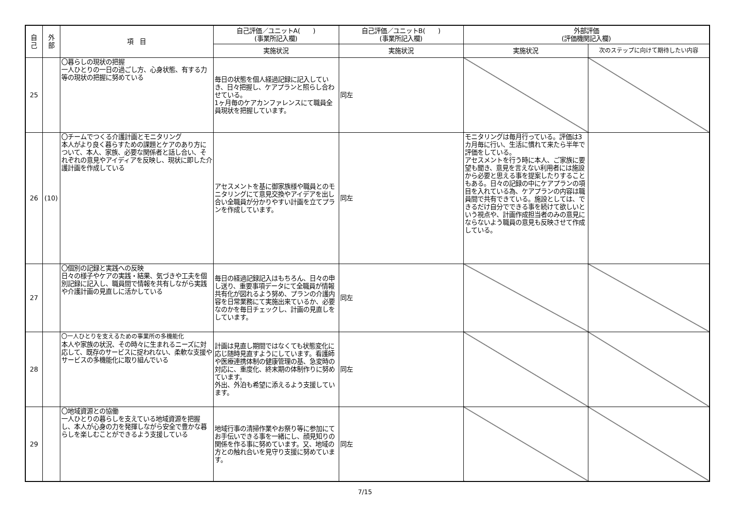| 自 己 | 外 部 | 項 目 | 自己評価／ユニットA( ) (事業所記入欄) | 自己評価／ユニットB( ) (事業所記入欄) | 外部評価 (評価機関記入欄) | |
| --- | --- | --- | --- | --- | --- | --- |
| | | | 実施状況 | 実施状況 | 実施状況 | 次のステップに向けて期待したい内容 |
| 25 | | 〇暮らしの現状の把握 一人ひとりの一日の過ごし方、心身状態、有する力等の現状の把握に努めている | 毎日の状態を個人経過記録に記入していき、日々把握し、ケアプランと照らし合わせている。 1ヶ月毎のケアカンファレンスにて職員全員現状を把握しています。 | 同左 | | |
| 26 | (10) | 〇チームでつくる介護計画とモニタリング 本人がより良く暮らすための課題とケアのあり方について、本人、家族、必要な関係者と話し合い、それぞれの意見やアイディアを反映し、現状に即した介護計画を作成している | アセスメントを基に御家族様や職員とのモニタリングにて意見交換やアイデアを出し合い全職員が分かりやすい計画を立てプランを作成しています。 | 同左 | モニタリングは毎月行っている。評価は3カ月毎に行い、生活に慣れて来たら半年で評価をしている。 アセスメントを行う時に本人、ご家族に要望も聞き、意見を言えない利用者には施設から必要と思える事を提案したりすることもある。日々の記録の中にケアプランの項目を入れている為、ケアプランの内容は職員間で共有できている。施設としては、できるだけ自分でできる事を続けて欲しいという視点や、計画作成担当者のみの意見にならないよう職員の意見も反映させて作成している。 | |
| 27 | | 〇個別の記録と実践への反映 日々の様子やケアの実践・結果、気づきや工夫を個別記録に記入し、職員間で情報を共有しながら実践や介護計画の見直しに活かしている | 毎日の経過記録記入はもちろん、日々の申し送り、重要事項データにて全職員が情報共有化が図れるよう努め、プランの介護内容を日常業務にて実施出来ているか、必要なのかを毎日チェックし、計画の見直しをしています。 | 同左 | | |
| 28 | | 〇一人ひとりを支えるための事業所の多機能化 本人や家族の状況、その時々に生まれるニーズに対応して、既存のサービスに捉われない、柔軟な支援やサービスの多機能化に取り組んでいる | 計画は見直し期間ではなくても状態変化に応じ随時見直すようにしています。看護師や医療連携体制の健康管理の基、急変時の対応に、重度化、終末期の体制作りに努めています。 外出、外泊も希望に添えるよう支援しています。 | 同左 | | |
| 29 | | 〇地域資源との協働 一人ひとりの暮らしを支えている地域資源を把握し、本人が心身の力を発揮しながら安全で豊かな暮らしを楽しむことができるよう支援している | 地域行事の清掃作業やお祭り等に参加にてお手伝いできる事を一緒にし、顔見知りの関係を作る事に努めています。又、地域の方との触れ合いを見守り支援に努めています。 | 同左 | | |
7/15